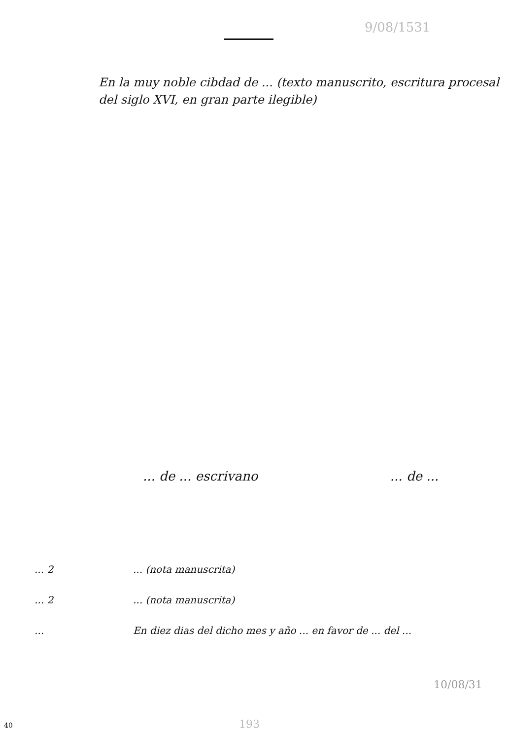9/08/1531
En la muy noble cibdad de ... (texto manuscrito, escritura procesal del siglo XVI, en gran parte ilegible)
... de ... escrivano... de ...
... 2 ... (nota manuscrita)
... 2 ... (nota manuscrita)
... En diez dias del dicho mes y año ... en favor de ... del ...
10/08/31
193
40